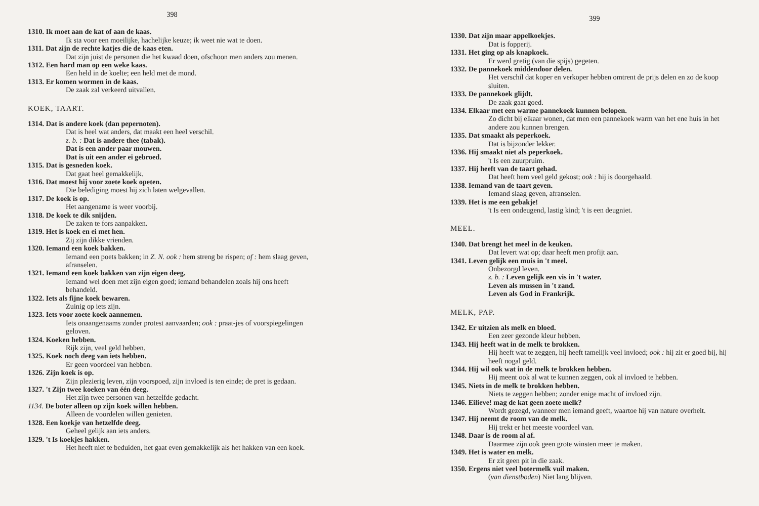398
1310. Ik moet aan de kat of aan de kaas.
Ik sta voor een moeilijke, hachelijke keuze; ik weet nie wat te doen.
1311. Dat zijn de rechte katjes die de kaas eten.
Dat zijn juist de personen die het kwaad doen, ofschoon men anders zou menen.
1312. Een hard man op een weke kaas.
Een held in de koelte; een held met de mond.
1313. Er komen wormen in de kaas.
De zaak zal verkeerd uitvallen.
KOEK, TAART.
1314. Dat is andere koek (dan pepernoten).
Dat is heel wat anders, dat maakt een heel verschil.
z. b. : Dat is andere thee (tabak).
Dat is een ander paar mouwen.
Dat is uit een ander ei gebroed.
1315. Dat is gesneden koek.
Dat gaat heel gemakkelijk.
1316. Dat moest hij voor zoete koek opeten.
Die belediging moest hij zich laten welgevallen.
1317. De koek is op.
Het aangename is weer voorbij.
1318. De koek te dik snijden.
De zaken te fors aanpakken.
1319. Het is koek en ei met hen.
Zij zijn dikke vrienden.
1320. Iemand een koek bakken.
Iemand een poets bakken; in Z. N. ook : hem streng be rispen; of : hem slaag geven, afranselen.
1321. Iemand een koek bakken van zijn eigen deeg.
Iemand wel doen met zijn eigen goed; iemand behandelen zoals hij ons heeft behandeld.
1322. Iets als fijne koek bewaren.
Zuinig op iets zijn.
1323. Iets voor zoete koek aannemen.
Iets onaangenaams zonder protest aanvaarden; ook : praat-jes of voorspiegelingen geloven.
1324. Koeken hebben.
Rijk zijn, veel geld hebben.
1325. Koek noch deeg van iets hebben.
Er geen voordeel van hebben.
1326. Zijn koek is op.
Zijn plezierig leven, zijn voorspoed, zijn invloed is ten einde; de pret is gedaan.
1327. 't Zijn twee koeken van één deeg.
Het zijn twee personen van hetzelfde gedacht.
1134. De boter alleen op zijn koek willen hebben.
Alleen de voordelen willen genieten.
1328. Een koekje van hetzelfde deeg.
Geheel gelijk aan iets anders.
1329. 't Is koekjes hakken.
Het heeft niet te beduiden, het gaat even gemakkelijk als het hakken van een koek.
399
1330. Dat zijn maar appelkoekjes.
Dat is fopperij.
1331. Het ging op als knapkoek.
Er werd gretig (van die spijs) gegeten.
1332. De pannekoek middendoor delen.
Het verschil dat koper en verkoper hebben omtrent de prijs delen en zo de koop sluiten.
1333. De pannekoek glijdt.
De zaak gaat goed.
1334. Elkaar met een warme pannekoek kunnen belopen.
Zo dicht bij elkaar wonen, dat men een pannekoek warm van het ene huis in het andere zou kunnen brengen.
1335. Dat smaakt als peperkoek.
Dat is bijzonder lekker.
1336. Hij smaakt niet als peperkoek.
't Is een zuurpruim.
1337. Hij heeft van de taart gehad.
Dat heeft hem veel geld gekost; ook : hij is doorgehaald.
1338. Iemand van de taart geven.
Iemand slaag geven, afranselen.
1339. Het is me een gebakje!
't Is een ondeugend, lastig kind; 't is een deugniet.
MEEL.
1340. Dat brengt het meel in de keuken.
Dat levert wat op; daar heeft men profijt aan.
1341. Leven gelijk een muis in 't meel.
Onbezorgd leven.
z. b. : Leven gelijk een vis in 't water.
Leven als mussen in 't zand.
Leven als God in Frankrijk.
MELK, PAP.
1342. Er uitzien als melk en bloed.
Een zeer gezonde kleur hebben.
1343. Hij heeft wat in de melk te brokken.
Hij heeft wat te zeggen, hij heeft tamelijk veel invloed; ook : hij zit er goed bij, hij heeft nogal geld.
1344. Hij wil ook wat in de melk te brokken hebben.
Hij meent ook al wat te kunnen zeggen, ook al invloed te hebben.
1345. Niets in de melk te brokken hebben.
Niets te zeggen hebben; zonder enige macht of invloed zijn.
1346. Eilieve! mag de kat geen zoete melk?
Wordt gezegd, wanneer men iemand geeft, waartoe hij van nature overhelt.
1347. Hij neemt de room van de melk.
Hij trekt er het meeste voordeel van.
1348. Daar is de room al af.
Daarmee zijn ook geen grote winsten meer te maken.
1349. Het is water en melk.
Er zit geen pit in die zaak.
1350. Ergens niet veel botermelk vuil maken.
(van dienstboden) Niet lang blijven.